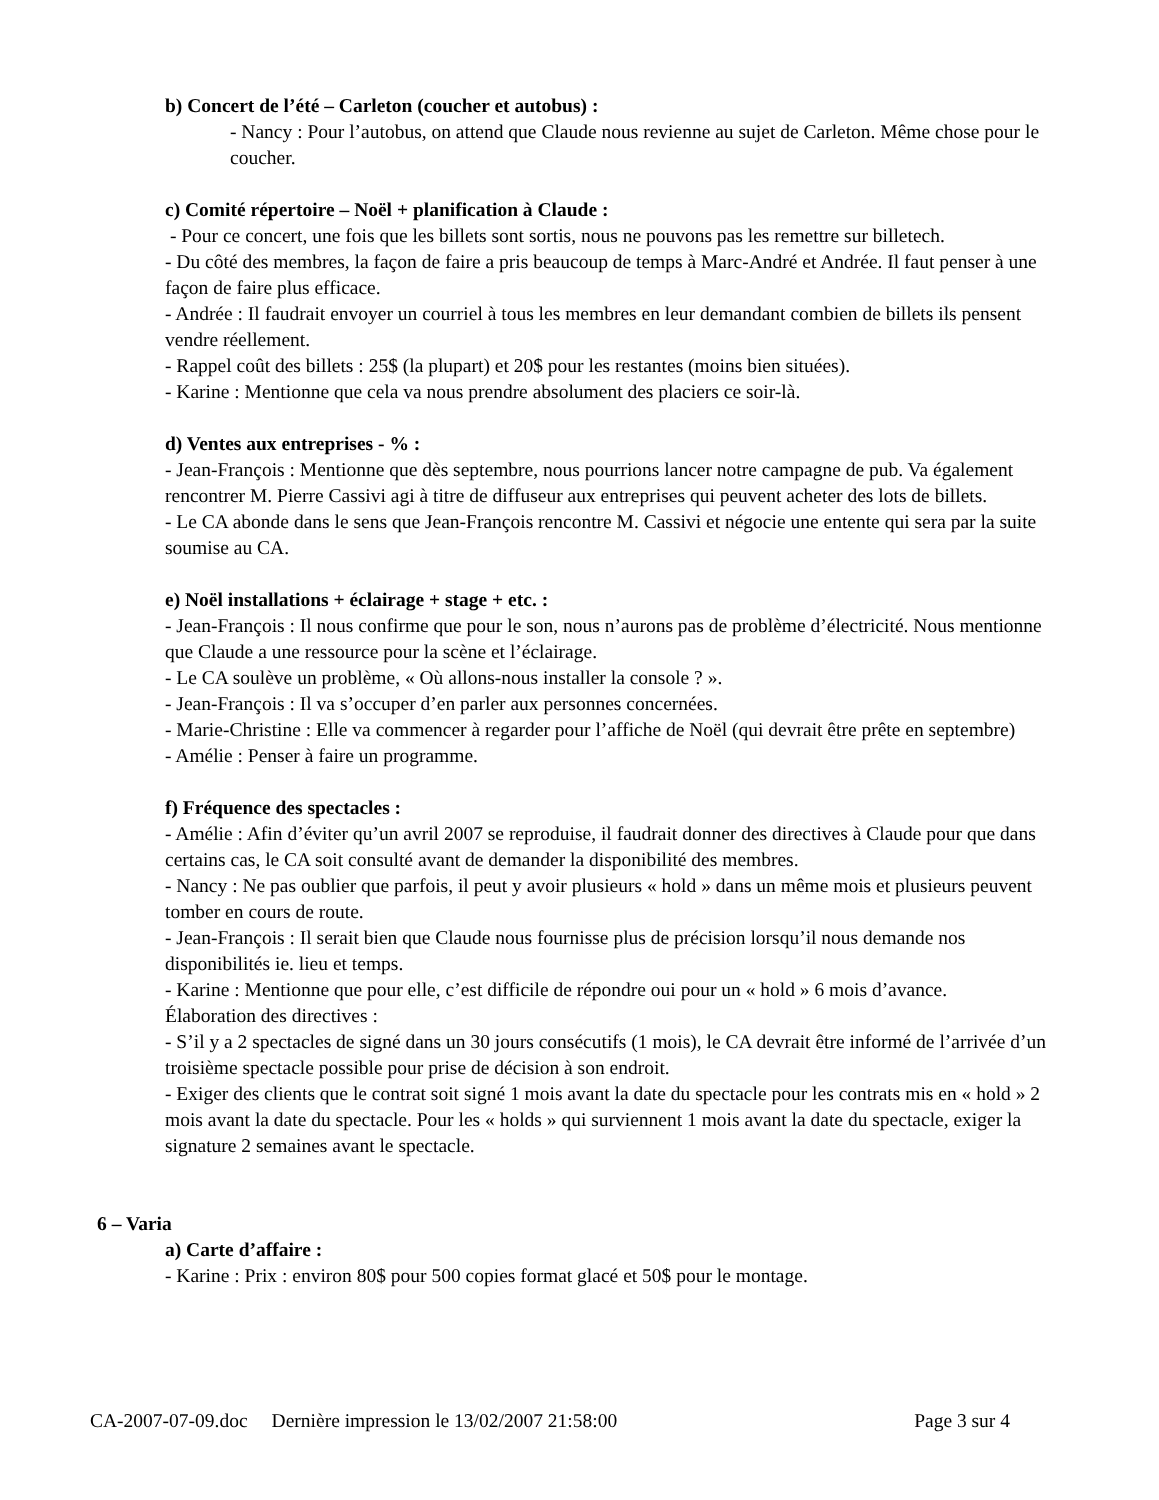b) Concert de l’été – Carleton (coucher et autobus) :
- Nancy : Pour l’autobus, on attend que Claude nous revienne au sujet de Carleton. Même chose pour le coucher.
c) Comité répertoire – Noël + planification à Claude :
- Pour ce concert, une fois que les billets sont sortis, nous ne pouvons pas les remettre sur billetech.
- Du côté des membres, la façon de faire a pris beaucoup de temps à Marc-André et Andrée. Il faut penser à une façon de faire plus efficace.
- Andrée : Il faudrait envoyer un courriel à tous les membres en leur demandant combien de billets ils pensent vendre réellement.
- Rappel coût des billets : 25$ (la plupart) et 20$ pour les restantes (moins bien situées).
- Karine : Mentionne que cela va nous prendre absolument des placiers ce soir-là.
d) Ventes aux entreprises - % :
- Jean-François : Mentionne que dès septembre, nous pourrions lancer notre campagne de pub. Va également rencontrer M. Pierre Cassivi agi à titre de diffuseur aux entreprises qui peuvent acheter des lots de billets.
- Le CA abonde dans le sens que Jean-François rencontre M. Cassivi et négocie une entente qui sera par la suite soumise au CA.
e) Noël installations + éclairage + stage + etc. :
- Jean-François : Il nous confirme que pour le son, nous n’aurons pas de problème d’électricité. Nous mentionne que Claude a une ressource pour la scène et l’éclairage.
- Le CA soulève un problème, « Où allons-nous installer la console ? ».
- Jean-François : Il va s’occuper d’en parler aux personnes concernées.
- Marie-Christine : Elle va commencer à regarder pour l’affiche de Noël (qui devrait être prête en septembre)
- Amélie : Penser à faire un programme.
f) Fréquence des spectacles :
- Amélie : Afin d’éviter qu’un avril 2007 se reproduise, il faudrait donner des directives à Claude pour que dans certains cas, le CA soit consulté avant de demander la disponibilité des membres.
- Nancy : Ne pas oublier que parfois, il peut y avoir plusieurs « hold » dans un même mois et plusieurs peuvent tomber en cours de route.
- Jean-François : Il serait bien que Claude nous fournisse plus de précision lorsqu’il nous demande nos disponibilités ie. lieu et temps.
- Karine : Mentionne que pour elle, c’est difficile de répondre oui pour un « hold » 6 mois d’avance.
Élaboration des directives :
- S’il y a 2 spectacles de signé dans un 30 jours consécutifs (1 mois), le CA devrait être informé de l’arrivée d’un troisième spectacle possible pour prise de décision à son endroit.
- Exiger des clients que le contrat soit signé 1 mois avant la date du spectacle pour les contrats mis en « hold » 2 mois avant la date du spectacle. Pour les « holds » qui surviennent 1 mois avant la date du spectacle, exiger la signature 2 semaines avant le spectacle.
6 – Varia
a) Carte d’affaire :
- Karine : Prix : environ 80$ pour 500 copies format glacé et 50$ pour le montage.
CA-2007-07-09.doc Dernière impression le 13/02/2007 21:58:00 Page 3 sur 4